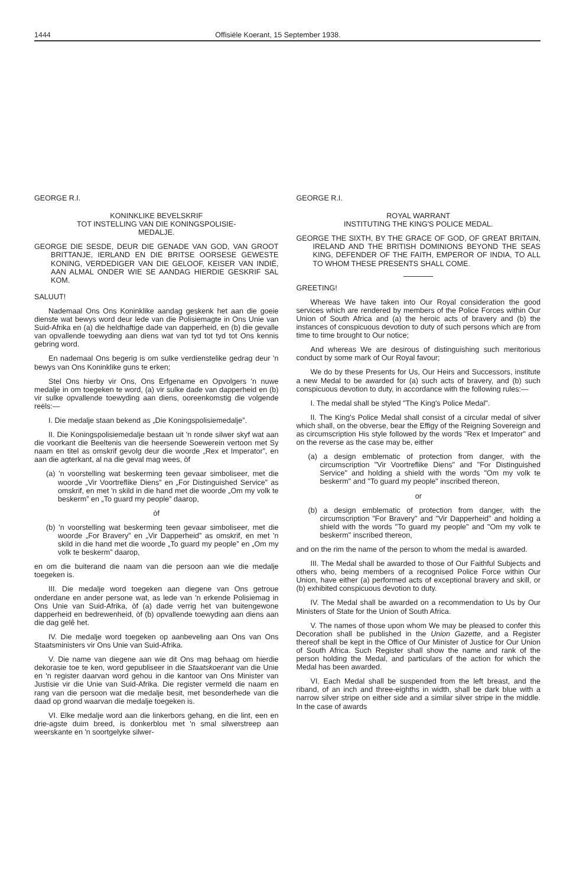1444 Offisiële Koerant, 15 September 1938.
GEORGE R.I.
KONINKLIKE BEVELSKRIF
TOT INSTELLING VAN DIE KONINGSPOLISIE-
MEDALJE.
GEORGE DIE SESDE, DEUR DIE GENADE VAN GOD, VAN GROOT BRITTANJE, IERLAND EN DIE BRITSE OORSESE GEWESTE KONING, VERDEDIGER VAN DIE GELOOF, KEISER VAN INDIË, AAN ALMAL ONDER WIE SE AANDAG HIERDIE GESKRIF SAL KOM.
SALUUT!
Nademaal Ons Ons Koninklike aandag geskenk het aan die goeie dienste wat bewys word deur lede van die Polisiemagte in Ons Unie van Suid-Afrika en (a) die heldhaftige dade van dapperheid, en (b) die gevalle van opvallende toewyding aan diens wat van tyd tot tyd tot Ons kennis gebring word.
En nademaal Ons begerig is om sulke verdienstelike gedrag deur 'n bewys van Ons Koninklike guns te erken;
Stel Ons hierby vir Ons, Ons Erfgename en Opvolgers 'n nuwe medalje in om toegeken te word, (a) vir sulke dade van dapperheid en (b) vir sulke opvallende toewyding aan diens, ooreenkomstig die volgende reëls:—
I. Die medalje staan bekend as „Die Koningspolisiemedalje”.
II. Die Koningspolisiemedalje bestaan uit 'n ronde silwer skyf wat aan die voorkant die Beeltenis van die heersende Soewerein vertoon met Sy naam en titel as omskrif gevolg deur die woorde „Rex et Imperator”, en aan die agterkant, al na die geval mag wees, òf
(a) 'n voorstelling wat beskerming teen gevaar simboliseer, met die woorde „Vir Voortreflike Diens” en „For Distinguished Service” as omskrif, en met 'n skild in die hand met die woorde „Om my volk te beskerm” en „To guard my people” daarop,
òf
(b) 'n voorstelling wat beskerming teen gevaar simboliseer, met die woorde „For Bravery” en „Vir Dapperheid” as omskrif, en met 'n skild in die hand met die woorde „To guard my people” en „Om my volk te beskerm” daarop,
en om die buiterand die naam van die persoon aan wie die medalje toegeken is.
III. Die medalje word toegeken aan diegene van Ons getroue onderdane en ander persone wat, as lede van 'n erkende Polisiemag in Ons Unie van Suid-Afrika, òf (a) dade verrig het van buitengewone dapperheid en bedrewenheid, òf (b) opvallende toewyding aan diens aan die dag gelê het.
IV. Die medalje word toegeken op aanbeveling aan Ons van Ons Staatsministers vir Ons Unie van Suid-Afrika.
V. Die name van diegene aan wie dit Ons mag behaag om hierdie dekorasie toe te ken, word gepubliseer in die Staatskoerant van die Unie en 'n register daarvan word gehou in die kantoor van Ons Minister van Justisie vir die Unie van Suid-Afrika. Die register vermeld die naam en rang van die persoon wat die medalje besit, met besonderhede van die daad op grond waarvan die medalje toegeken is.
VI. Elke medalje word aan die linkerbors gehang, en die lint, een en drie-agste duim breed, is donkerblou met 'n smal silwerstreep aan weerskante en 'n soortgelyke silwer-
GEORGE R.I.
ROYAL WARRANT
INSTITUTING THE KING'S POLICE MEDAL.
GEORGE THE SIXTH, BY THE GRACE OF GOD, OF GREAT BRITAIN, IRELAND AND THE BRITISH DOMINIONS BEYOND THE SEAS KING, DEFENDER OF THE FAITH, EMPEROR OF INDIA, TO ALL TO WHOM THESE PRESENTS SHALL COME.
GREETING!
Whereas We have taken into Our Royal consideration the good services which are rendered by members of the Police Forces within Our Union of South Africa and (a) the heroic acts of bravery and (b) the instances of conspicuous devotion to duty of such persons which are from time to time brought to Our notice;
And whereas We are desirous of distinguishing such meritorious conduct by some mark of Our Royal favour;
We do by these Presents for Us, Our Heirs and Successors, institute a new Medal to be awarded for (a) such acts of bravery, and (b) such conspicuous devotion to duty, in accordance with the following rules:—
I. The medal shall be styled "The King's Police Medal".
II. The King's Police Medal shall consist of a circular medal of silver which shall, on the obverse, bear the Effigy of the Reigning Sovereign and as circumscription His style followed by the words "Rex et Imperator" and on the reverse as the case may be, either
(a) a design emblematic of protection from danger, with the circumscription "Vir Voortreflike Diens" and "For Distinguished Service" and holding a shield with the words "Om my volk te beskerm" and "To guard my people" inscribed thereon,
or
(b) a design emblematic of protection from danger, with the circumscription "For Bravery" and "Vir Dapperheid" and holding a shield with the words "To guard my people" and "Om my volk te beskerm" inscribed thereon,
and on the rim the name of the person to whom the medal is awarded.
III. The Medal shall be awarded to those of Our Faithful Subjects and others who, being members of a recognised Police Force within Our Union, have either (a) performed acts of exceptional bravery and skill, or (b) exhibited conspicuous devotion to duty.
IV. The Medal shall be awarded on a recommendation to Us by Our Ministers of State for the Union of South Africa.
V. The names of those upon whom We may be pleased to confer this Decoration shall be published in the Union Gazette, and a Register thereof shall be kept in the Office of Our Minister of Justice for Our Union of South Africa. Such Register shall show the name and rank of the person holding the Medal, and particulars of the action for which the Medal has been awarded.
VI. Each Medal shall be suspended from the left breast, and the riband, of an inch and three-eighths in width, shall be dark blue with a narrow silver stripe on either side and a similar silver stripe in the middle. In the case of awards